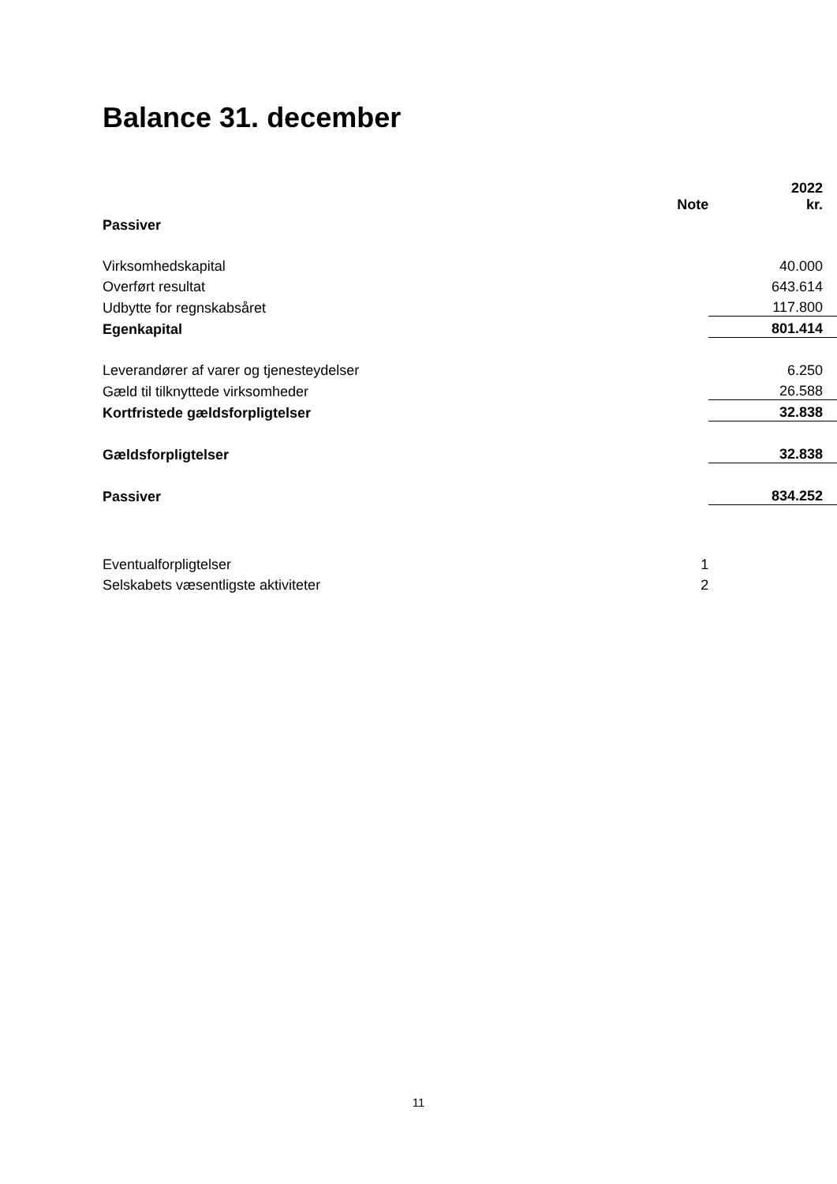Balance 31. december
| | Note | 2022 kr. |
| --- | --- | --- |
| Passiver | | |
| Virksomhedskapital | | 40.000 |
| Overført resultat | | 643.614 |
| Udbytte for regnskabsåret | | 117.800 |
| Egenkapital | | 801.414 |
| Leverandører af varer og tjenesteydelser | | 6.250 |
| Gæld til tilknyttede virksomheder | | 26.588 |
| Kortfristede gældsforpligtelser | | 32.838 |
| Gældsforpligtelser | | 32.838 |
| Passiver | | 834.252 |
| Eventualforpligtelser | 1 | |
| Selskabets væsentligste aktiviteter | 2 | |
11